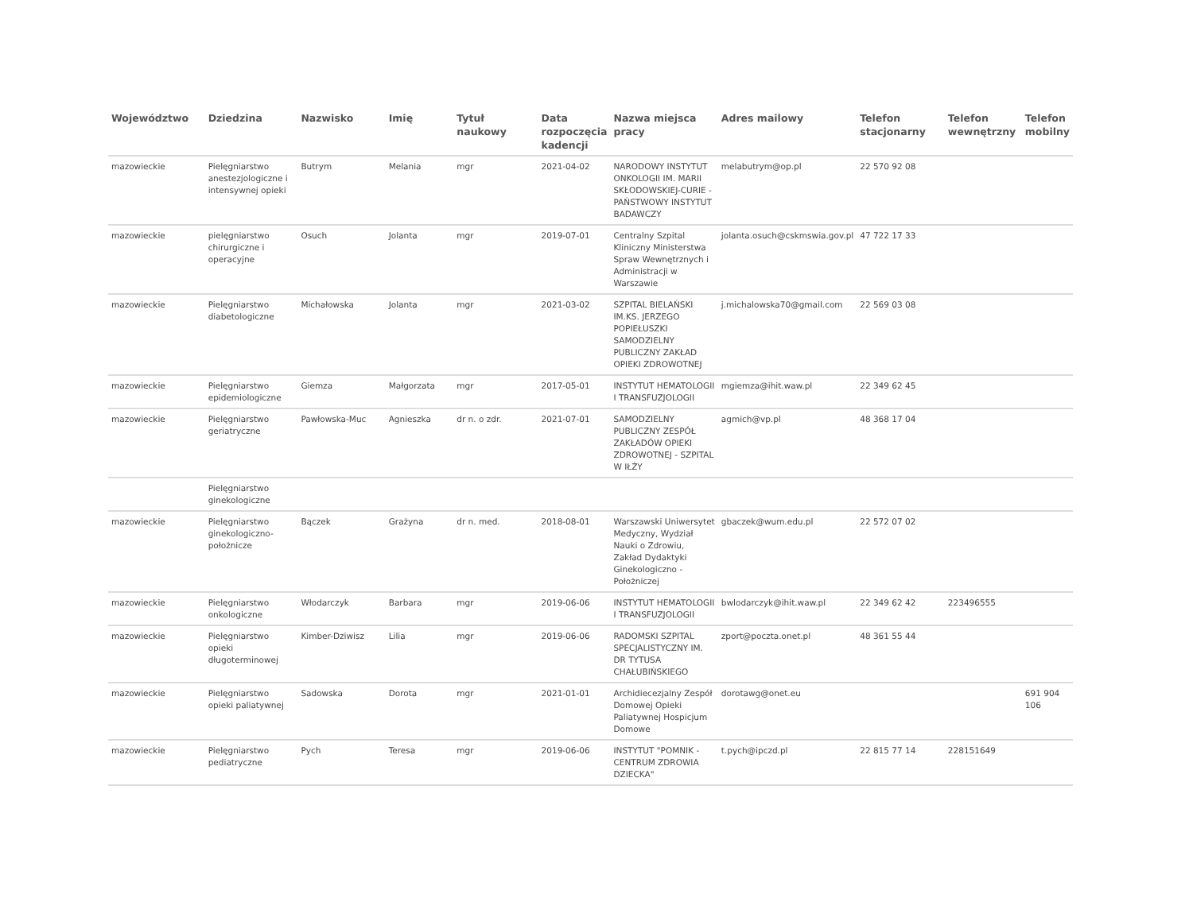| Województwo | Dziedzina | Nazwisko | Imię | Tytuł naukowy | Data rozpoczęcia kadencji | Nazwa miejsca pracy | Adres mailowy | Telefon stacjonarny | Telefon wewnętrzny | Telefon mobilny |
| --- | --- | --- | --- | --- | --- | --- | --- | --- | --- | --- |
| mazowieckie | Pielęgniarstwo anestezjologiczne i intensywnej opieki | Butrym | Melania | mgr | 2021-04-02 | NARODOWY INSTYTUT ONKOLOGII IM. MARII SKŁODOWSKIEJ-CURIE - PAŃSTWOWY INSTYTUT BADAWCZY | melabutrym@op.pl | 22 570 92 08 | | |
| mazowieckie | pielęgniarstwo chirurgiczne i operacyjne | Osuch | Jolanta | mgr | 2019-07-01 | Centralny Szpital Kliniczny Ministerstwa Spraw Wewnętrznych i Administracji w Warszawie | jolanta.osuch@cskmswia.gov.pl | 47 722 17 33 | | |
| mazowieckie | Pielęgniarstwo diabetologiczne | Michałowska | Jolanta | mgr | 2021-03-02 | SZPITAL BIELAŃSKI IM.KS. JERZEGO POPIEŁUSZKI SAMODZIELNY PUBLICZNY ZAKŁAD OPIEKI ZDROWOTNEJ | j.michalowska70@gmail.com | 22 569 03 08 | | |
| mazowieckie | Pielęgniarstwo epidemiologiczne | Giemza | Małgorzata | mgr | 2017-05-01 | INSTYTUT HEMATOLOGII I TRANSFUZJOLOGII | mgiemza@ihit.waw.pl | 22 349 62 45 | | |
| mazowieckie | Pielęgniarstwo geriatryczne | Pawłowska-Muc | Agnieszka | dr n. o zdr. | 2021-07-01 | SAMODZIELNY PUBLICZNY ZESPÓŁ ZAKŁADÓW OPIEKI ZDROWOTNEJ - SZPITAL W IŁŻY | agmich@vp.pl | 48 368 17 04 | | |
| | Pielęgniarstwo ginekologiczne | | | | | | | | | |
| mazowieckie | Pielęgniarstwo ginekologiczno-położnicze | Bączek | Grażyna | dr n. med. | 2018-08-01 | Warszawski Uniwersytet Medyczny, Wydział Nauki o Zdrowiu, Zakład Dydaktyki Ginekologiczno - Położniczej | gbaczek@wum.edu.pl | 22 572 07 02 | | |
| mazowieckie | Pielęgniarstwo onkologiczne | Włodarczyk | Barbara | mgr | 2019-06-06 | INSTYTUT HEMATOLOGII I TRANSFUZJOLOGII | bwlodarczyk@ihit.waw.pl | 22 349 62 42 | 223496555 | |
| mazowieckie | Pielęgniarstwo opieki długoterminowej | Kimber-Dziwisz | Lilia | mgr | 2019-06-06 | RADOMSKI SZPITAL SPECJALISTYCZNY IM. DR TYTUSA CHAŁUBIŃSKIEGO | zport@poczta.onet.pl | 48 361 55 44 | | |
| mazowieckie | Pielęgniarstwo opieki paliatywnej | Sadowska | Dorota | mgr | 2021-01-01 | Archidiecezjalny Zespół Domowej Opieki Paliatywnej Hospicjum Domowe | dorotawg@onet.eu | | | 691 904 106 |
| mazowieckie | Pielęgniarstwo pediatryczne | Pych | Teresa | mgr | 2019-06-06 | INSTYTUT "POMNIK - CENTRUM ZDROWIA DZIECKA" | t.pych@ipczd.pl | 22 815 77 14 | 228151649 | |